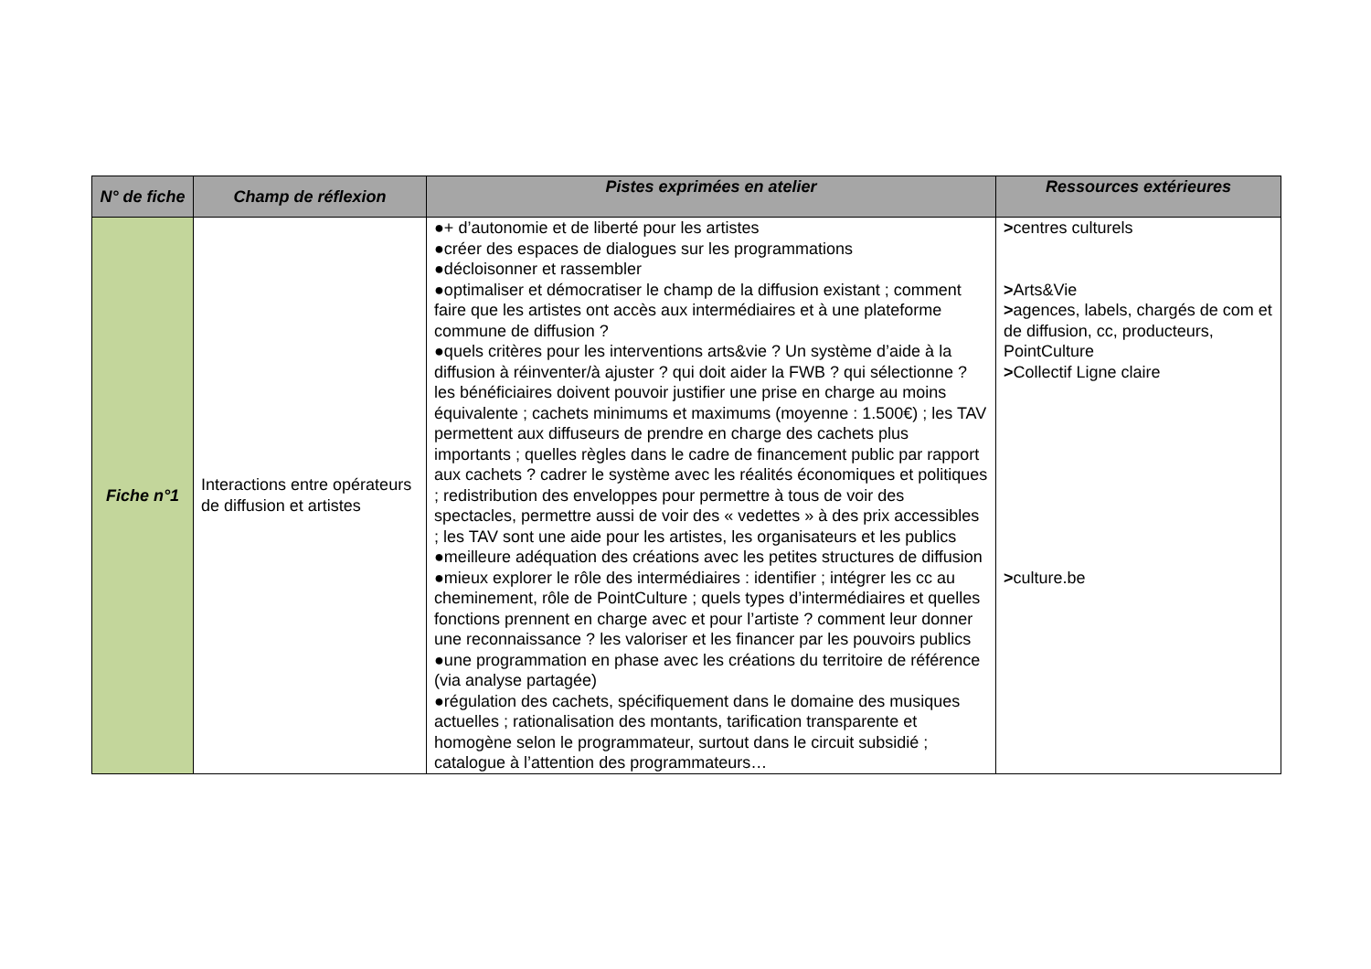| N° de fiche | Champ de réflexion | Pistes exprimées en atelier | Ressources extérieures |
| --- | --- | --- | --- |
| Fiche n°1 | Interactions entre opérateurs de diffusion et artistes | ●+ d’autonomie et de liberté pour les artistes ●créer des espaces de dialogues sur les programmations ●décloisonner et rassembler ●optimaliser et démocratiser le champ de la diffusion existant ; comment faire que les artistes ont accès aux intermédiaires et à une plateforme commune de diffusion ? ●quels critères pour les interventions arts&vie ? Un système d’aide à la diffusion à réinventer/à ajuster ? qui doit aider la FWB ? qui sélectionne ? les bénéficiaires doivent pouvoir justifier une prise en charge au moins équivalente ; cachets minimums et maximums (moyenne : 1.500€) ; les TAV permettent aux diffuseurs de prendre en charge des cachets plus importants ; quelles règles dans le cadre de financement public par rapport aux cachets ? cadrer le système avec les réalités économiques et politiques ; redistribution des enveloppes pour permettre à tous de voir des spectacles, permettre aussi de voir des « vedettes » à des prix accessibles ; les TAV sont une aide pour les artistes, les organisateurs et les publics ●meilleure adéquation des créations avec les petites structures de diffusion ●mieux explorer le rôle des intermédiaires : identifier ; intégrer les cc au cheminement, rôle de PointCulture ; quels types d’intermédiaires et quelles fonctions prennent en charge avec et pour l’artiste ? comment leur donner une reconnaissance ? les valoriser et les financer par les pouvoirs publics ●une programmation en phase avec les créations du territoire de référence (via analyse partagée) ●régulation des cachets, spécifiquement dans le domaine des musiques actuelles ; rationalisation des montants, tarification transparente et homogène selon le programmateur, surtout dans le circuit subsidié ; catalogue à l’attention des programmateurs… | > centres culturels > Arts&Vie > agences, labels, chargés de com et de diffusion, cc, producteurs, PointCulture > Collectif Ligne claire > culture.be |